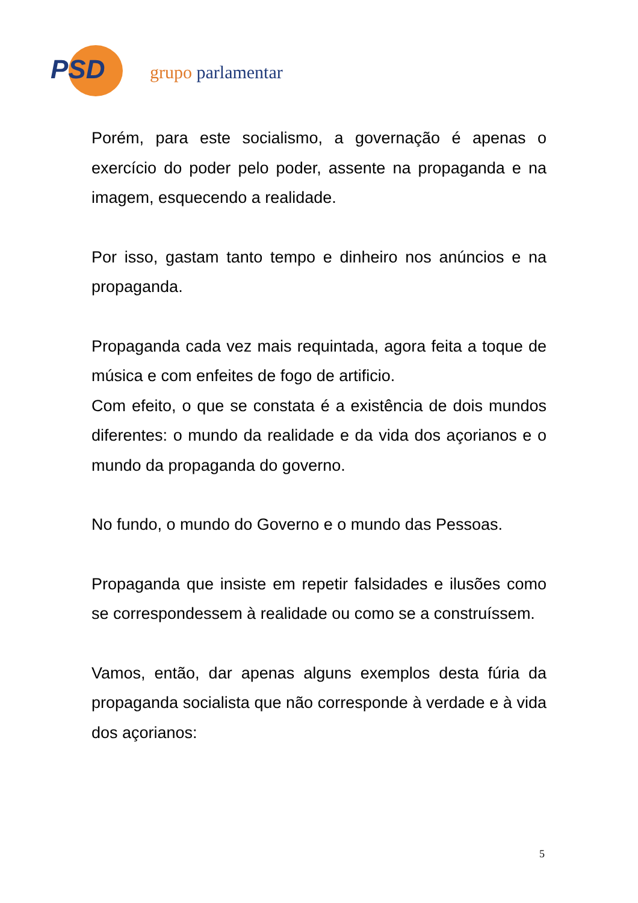PSD
grupo parlamentar
Porém, para este socialismo, a governação é apenas o exercício do poder pelo poder, assente na propaganda e na imagem, esquecendo a realidade.
Por isso, gastam tanto tempo e dinheiro nos anúncios e na propaganda.
Propaganda cada vez mais requintada, agora feita a toque de música e com enfeites de fogo de artificio.
Com efeito, o que se constata é a existência de dois mundos diferentes: o mundo da realidade e da vida dos açorianos e o mundo da propaganda do governo.
No fundo, o mundo do Governo e o mundo das Pessoas.
Propaganda que insiste em repetir falsidades e ilusões como se correspondessem à realidade ou como se a construíssem.
Vamos, então, dar apenas alguns exemplos desta fúria da propaganda socialista que não corresponde à verdade e à vida dos açorianos:
5